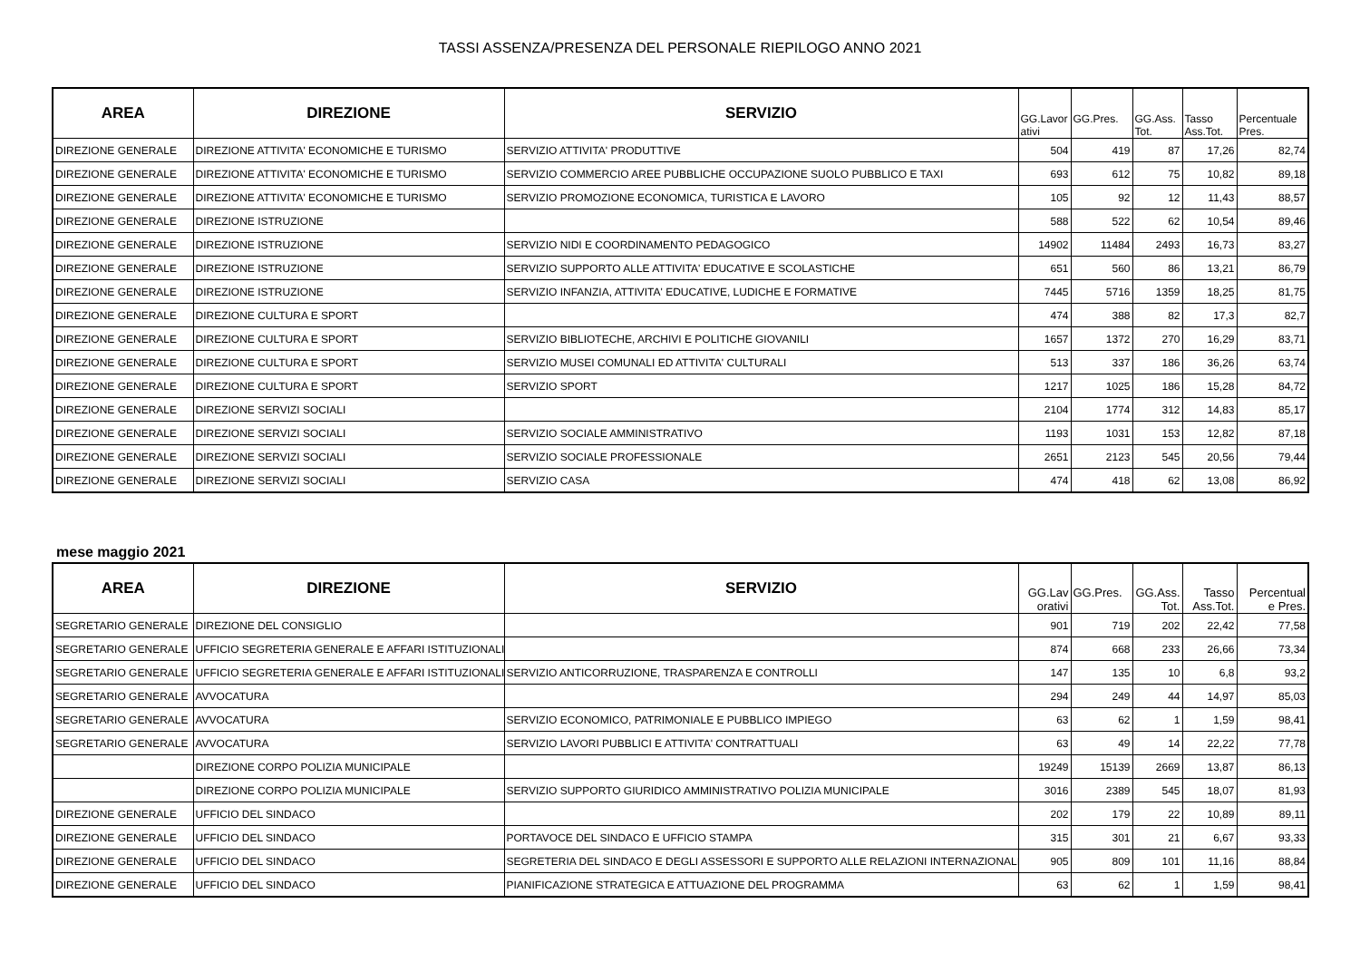TASSI ASSENZA/PRESENZA DEL PERSONALE RIEPILOGO ANNO 2021
| AREA | DIREZIONE | SERVIZIO | GG.Lavor ativi | GG.Pres. | GG.Ass. Tot. | Tasso Ass.Tot. | Percentuale Pres. |
| --- | --- | --- | --- | --- | --- | --- | --- |
| DIREZIONE GENERALE | DIREZIONE ATTIVITA' ECONOMICHE E TURISMO | SERVIZIO ATTIVITA' PRODUTTIVE | 504 | 419 | 87 | 17,26 | 82,74 |
| DIREZIONE GENERALE | DIREZIONE ATTIVITA' ECONOMICHE E TURISMO | SERVIZIO COMMERCIO AREE PUBBLICHE OCCUPAZIONE SUOLO PUBBLICO E TAXI | 693 | 612 | 75 | 10,82 | 89,18 |
| DIREZIONE GENERALE | DIREZIONE ATTIVITA' ECONOMICHE E TURISMO | SERVIZIO PROMOZIONE ECONOMICA, TURISTICA E LAVORO | 105 | 92 | 12 | 11,43 | 88,57 |
| DIREZIONE GENERALE | DIREZIONE ISTRUZIONE | | 588 | 522 | 62 | 10,54 | 89,46 |
| DIREZIONE GENERALE | DIREZIONE ISTRUZIONE | SERVIZIO NIDI E COORDINAMENTO PEDAGOGICO | 14902 | 11484 | 2493 | 16,73 | 83,27 |
| DIREZIONE GENERALE | DIREZIONE ISTRUZIONE | SERVIZIO SUPPORTO ALLE ATTIVITA' EDUCATIVE E SCOLASTICHE | 651 | 560 | 86 | 13,21 | 86,79 |
| DIREZIONE GENERALE | DIREZIONE ISTRUZIONE | SERVIZIO INFANZIA, ATTIVITA' EDUCATIVE, LUDICHE E FORMATIVE | 7445 | 5716 | 1359 | 18,25 | 81,75 |
| DIREZIONE GENERALE | DIREZIONE CULTURA E SPORT | | 474 | 388 | 82 | 17,3 | 82,7 |
| DIREZIONE GENERALE | DIREZIONE CULTURA E SPORT | SERVIZIO BIBLIOTECHE, ARCHIVI E POLITICHE GIOVANILI | 1657 | 1372 | 270 | 16,29 | 83,71 |
| DIREZIONE GENERALE | DIREZIONE CULTURA E SPORT | SERVIZIO MUSEI COMUNALI ED ATTIVITA' CULTURALI | 513 | 337 | 186 | 36,26 | 63,74 |
| DIREZIONE GENERALE | DIREZIONE CULTURA E SPORT | SERVIZIO SPORT | 1217 | 1025 | 186 | 15,28 | 84,72 |
| DIREZIONE GENERALE | DIREZIONE SERVIZI SOCIALI | | 2104 | 1774 | 312 | 14,83 | 85,17 |
| DIREZIONE GENERALE | DIREZIONE SERVIZI SOCIALI | SERVIZIO SOCIALE AMMINISTRATIVO | 1193 | 1031 | 153 | 12,82 | 87,18 |
| DIREZIONE GENERALE | DIREZIONE SERVIZI SOCIALI | SERVIZIO SOCIALE PROFESSIONALE | 2651 | 2123 | 545 | 20,56 | 79,44 |
| DIREZIONE GENERALE | DIREZIONE SERVIZI SOCIALI | SERVIZIO CASA | 474 | 418 | 62 | 13,08 | 86,92 |
mese maggio 2021
| AREA | DIREZIONE | SERVIZIO | GG.Lav orativi | GG.Pres. | GG.Ass. Tot. | Tasso Ass.Tot. | Percentual e Pres. |
| --- | --- | --- | --- | --- | --- | --- | --- |
| SEGRETARIO GENERALE | DIREZIONE DEL CONSIGLIO | | 901 | 719 | 202 | 22,42 | 77,58 |
| SEGRETARIO GENERALE | UFFICIO SEGRETERIA GENERALE E AFFARI ISTITUZIONALI | | 874 | 668 | 233 | 26,66 | 73,34 |
| SEGRETARIO GENERALE | UFFICIO SEGRETERIA GENERALE E AFFARI ISTITUZIONALI | SERVIZIO ANTICORRUZIONE, TRASPARENZA E CONTROLLI | 147 | 135 | 10 | 6,8 | 93,2 |
| SEGRETARIO GENERALE | AVVOCATURA | | 294 | 249 | 44 | 14,97 | 85,03 |
| SEGRETARIO GENERALE | AVVOCATURA | SERVIZIO ECONOMICO, PATRIMONIALE E PUBBLICO IMPIEGO | 63 | 62 | 1 | 1,59 | 98,41 |
| SEGRETARIO GENERALE | AVVOCATURA | SERVIZIO LAVORI PUBBLICI E ATTIVITA' CONTRATTUALI | 63 | 49 | 14 | 22,22 | 77,78 |
| | DIREZIONE CORPO POLIZIA MUNICIPALE | | 19249 | 15139 | 2669 | 13,87 | 86,13 |
| | DIREZIONE CORPO POLIZIA MUNICIPALE | SERVIZIO SUPPORTO GIURIDICO AMMINISTRATIVO POLIZIA MUNICIPALE | 3016 | 2389 | 545 | 18,07 | 81,93 |
| DIREZIONE GENERALE | UFFICIO DEL SINDACO | | 202 | 179 | 22 | 10,89 | 89,11 |
| DIREZIONE GENERALE | UFFICIO DEL SINDACO | PORTAVOCE DEL SINDACO E UFFICIO STAMPA | 315 | 301 | 21 | 6,67 | 93,33 |
| DIREZIONE GENERALE | UFFICIO DEL SINDACO | SEGRETERIA DEL SINDACO E DEGLI ASSESSORI E SUPPORTO ALLE RELAZIONI INTERNAZIONALI | 905 | 809 | 101 | 11,16 | 88,84 |
| DIREZIONE GENERALE | UFFICIO DEL SINDACO | PIANIFICAZIONE STRATEGICA E ATTUAZIONE DEL PROGRAMMA | 63 | 62 | 1 | 1,59 | 98,41 |